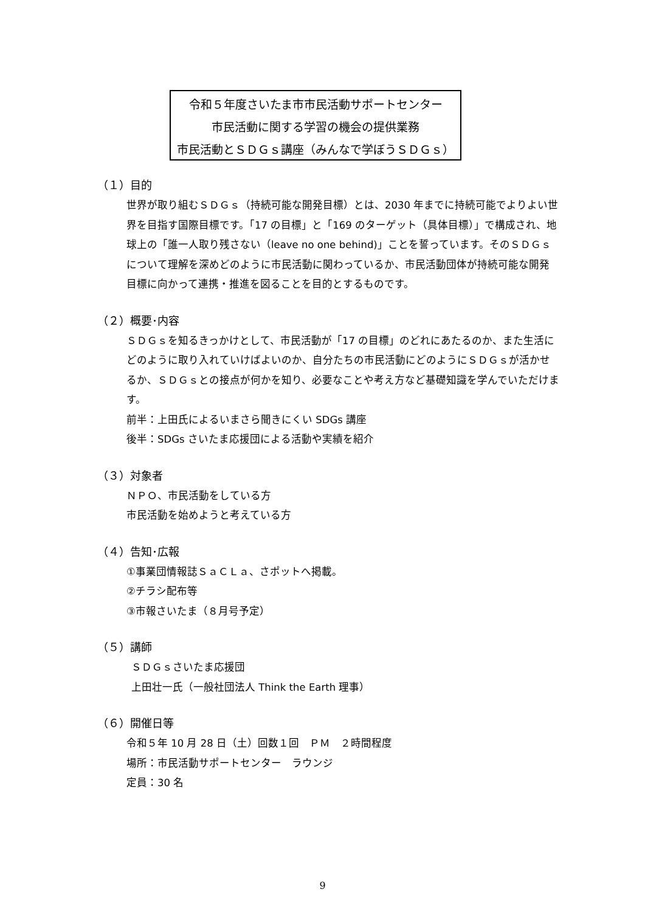令和５年度さいたま市市民活動サポートセンター
市民活動に関する学習の機会の提供業務
市民活動とＳＤＧｓ講座（みんなで学ぼうＳＤＧｓ）
（１）目的
世界が取り組むＳＤＧｓ（持続可能な開発目標）とは、2030 年までに持続可能でよりよい世界を目指す国際目標です。「17 の目標」と「169 のターゲット（具体目標）」で構成され、地球上の「誰一人取り残さない（leave no one behind)」ことを誓っています。そのＳＤＧｓについて理解を深めどのように市民活動に関わっているか、市民活動団体が持続可能な開発目標に向かって連携・推進を図ることを目的とするものです。
（２）概要･内容
ＳＤＧｓを知るきっかけとして、市民活動が「17 の目標」のどれにあたるのか、また生活にどのように取り入れていけばよいのか、自分たちの市民活動にどのようにＳＤＧｓが活かせるか、ＳＤＧｓとの接点が何かを知り、必要なことや考え方など基礎知識を学んでいただけます。
前半：上田氏によるいまさら聞きにくい SDGs 講座
後半：SDGs さいたま応援団による活動や実績を紹介
（３）対象者
ＮＰＯ、市民活動をしている方
市民活動を始めようと考えている方
（４）告知･広報
①事業団情報誌ＳａＣＬａ、さポットへ掲載。
②チラシ配布等
③市報さいたま（８月号予定）
（５）講師
ＳＤＧｓさいたま応援団
上田壮一氏（一般社団法人 Think the Earth 理事）
（６）開催日等
令和５年 10 月 28 日（土）回数１回　ＰＭ　２時間程度
場所：市民活動サポートセンター　ラウンジ
定員：30 名
9